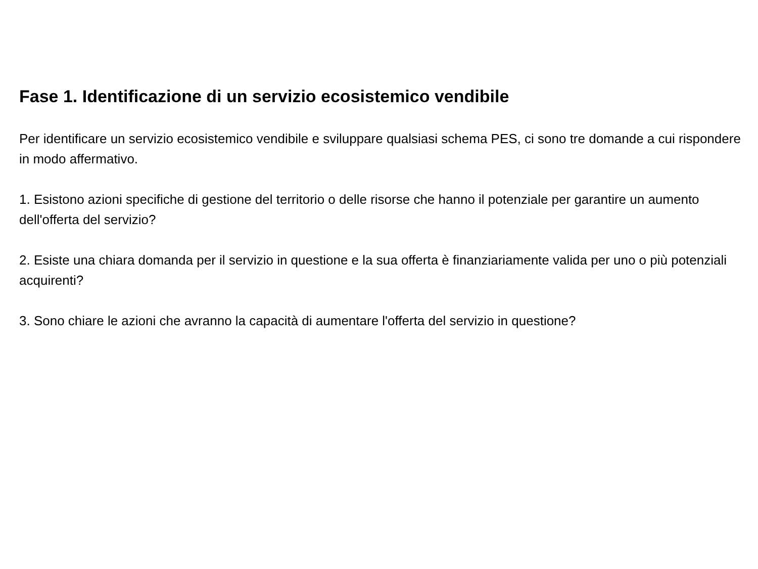Fase 1. Identificazione di un servizio ecosistemico vendibile
Per identificare un servizio ecosistemico vendibile e sviluppare qualsiasi schema PES, ci sono tre domande a cui rispondere in modo affermativo.
1. Esistono azioni specifiche di gestione del territorio o delle risorse che hanno il potenziale per garantire un aumento dell'offerta del servizio?
2. Esiste una chiara domanda per il servizio in questione e la sua offerta è finanziariamente valida per uno o più potenziali acquirenti?
3. Sono chiare le azioni che avranno la capacità di aumentare l'offerta del servizio in questione?